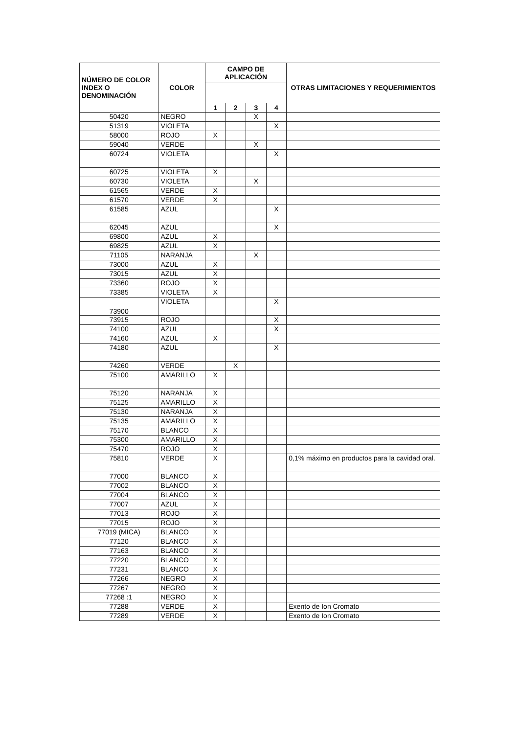| NÚMERO DE COLOR INDEX O DENOMINACIÓN | COLOR | CAMPO DE APLICACIÓN | | | | OTRAS LIMITACIONES Y REQUERIMIENTOS |
| --- | --- | --- | --- | --- | --- | --- |
| | | 1 | 2 | 3 | 4 | |
| 50420 | NEGRO | | | X | | |
| 51319 | VIOLETA | | | | X | |
| 58000 | ROJO | X | | | | |
| 59040 | VERDE | | | X | | |
| 60724 | VIOLETA | | | | X | |
| 60725 | VIOLETA | X | | | | |
| 60730 | VIOLETA | | | X | | |
| 61565 | VERDE | X | | | | |
| 61570 | VERDE | X | | | | |
| 61585 | AZUL | | | | X | |
| 62045 | AZUL | | | | X | |
| 69800 | AZUL | X | | | | |
| 69825 | AZUL | X | | | | |
| 71105 | NARANJA | | | X | | |
| 73000 | AZUL | X | | | | |
| 73015 | AZUL | X | | | | |
| 73360 | ROJO | X | | | | |
| 73385 | VIOLETA | X | | | | |
| 73900 | VIOLETA | | | | X | |
| 73915 | ROJO | | | | X | |
| 74100 | AZUL | | | | X | |
| 74160 | AZUL | X | | | | |
| 74180 | AZUL | | | | X | |
| 74260 | VERDE | | X | | | |
| 75100 | AMARILLO | X | | | | |
| 75120 | NARANJA | X | | | | |
| 75125 | AMARILLO | X | | | | |
| 75130 | NARANJA | X | | | | |
| 75135 | AMARILLO | X | | | | |
| 75170 | BLANCO | X | | | | |
| 75300 | AMARILLO | X | | | | |
| 75470 | ROJO | X | | | | |
| 75810 | VERDE | X | | | | 0,1% máximo en productos para la cavidad oral. |
| 77000 | BLANCO | X | | | | |
| 77002 | BLANCO | X | | | | |
| 77004 | BLANCO | X | | | | |
| 77007 | AZUL | X | | | | |
| 77013 | ROJO | X | | | | |
| 77015 | ROJO | X | | | | |
| 77019 (MICA) | BLANCO | X | | | | |
| 77120 | BLANCO | X | | | | |
| 77163 | BLANCO | X | | | | |
| 77220 | BLANCO | X | | | | |
| 77231 | BLANCO | X | | | | |
| 77266 | NEGRO | X | | | | |
| 77267 | NEGRO | X | | | | |
| 77268 :1 | NEGRO | X | | | | |
| 77288 | VERDE | X | | | | Exento de Ion Cromato |
| 77289 | VERDE | X | | | | Exento de Ion Cromato |